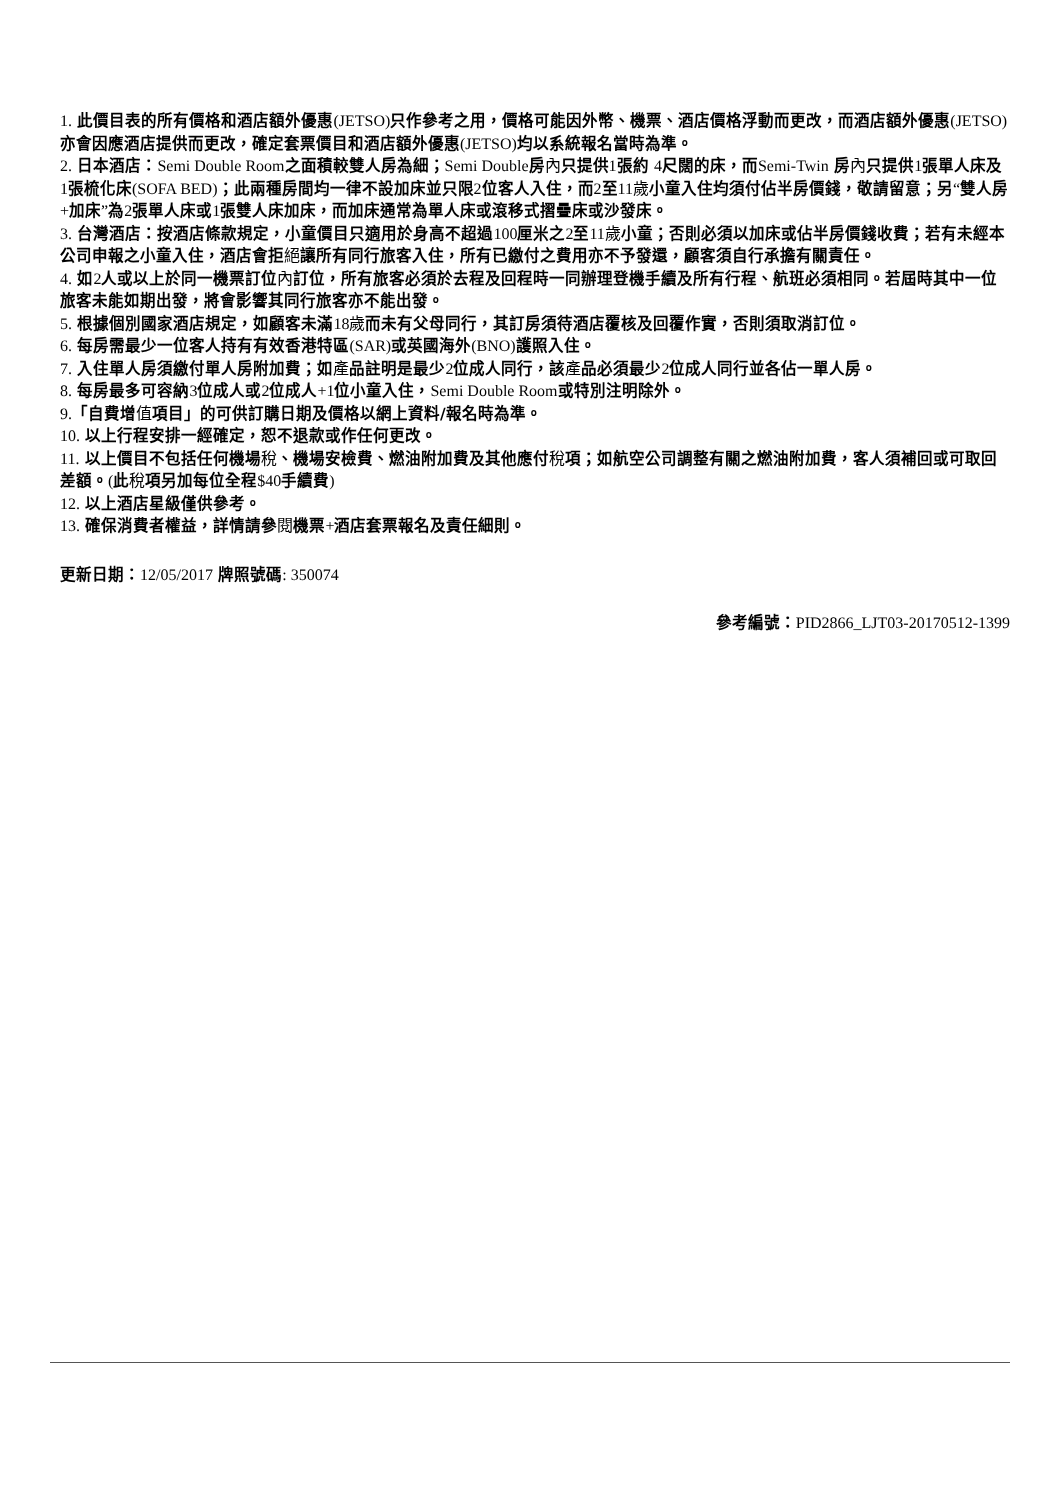1. 此價目表的所有價格和酒店額外優惠(JETSO) 只作參考之用，價格可能因外幣、機票、酒店價格浮動而更改，而酒店額外優惠(JETSO) 亦會因應酒店提供而更改，確定套票價目和酒店額外優惠(JETSO) 均以系統報名當時為準。
2. 日本酒店：Semi Double Room之面積較雙人房為細；Semi Double房內只提供1張約 4尺闊的床，而Semi-Twin 房內只提供1張單人床及1張梳化床(SOFA BED)；此兩種房間均一律不設加床並只限2位客人入住，而2至11歲小童入住均須付佔半房價錢，敬請留意；另“雙人房+加床”為2張單人床或1張雙人床加床，而加床通常為單人床或滾移式摺疊床或沙發床。
3. 台灣酒店：按酒店條款規定，小童價目只適用於身高不超過100厘米之2至11歲小童；否則必須以加床或佔半房價錢收費；若有未經本公司申報之小童入住，酒店會拒絕讓所有同行旅客入住，所有已繳付之費用亦不予發還，顧客須自行承擔有關責任。
4. 如2人或以上於同一機票訂位內訂位，所有旅客必須於去程及回程時一同辦理登機手續及所有行程、航班必須相同。若屆時其中一位旅客未能如期出發，將會影響其同行旅客亦不能出發。
5. 根據個別國家酒店規定，如顧客未滿18歲而未有父母同行，其訂房須待酒店覆核及回覆作實，否則須取消訂位。
6. 每房需最少一位客人持有有效香港特區(SAR) 或英國海外(BNO) 護照入住。
7. 入住單人房須繳付單人房附加費；如產品註明是最少2位成人同行，該產品必須最少2位成人同行並各佔一單人房。
8. 每房最多可容納3位成人或2位成人+1位小童入住，Semi Double Room或特別注明除外。
9.「自費增值項目」的可供訂購日期及價格以網上資料/報名時為準。
10. 以上行程安排一經確定，恕不退款或作任何更改。
11. 以上價目不包括任何機場稅、機場安檢費、燃油附加費及其他應付稅項；如航空公司調整有關之燃油附加費，客人須補回或可取回差額。(此稅項另加每位全程$40手續費)
12. 以上酒店星級僅供參考。
13. 確保消費者權益，詳情請參閱機票+酒店套票報名及責任細則。
更新日期：12/05/2017 牌照號碼: 350074
參考編號：PID2866_LJT03-20170512-1399